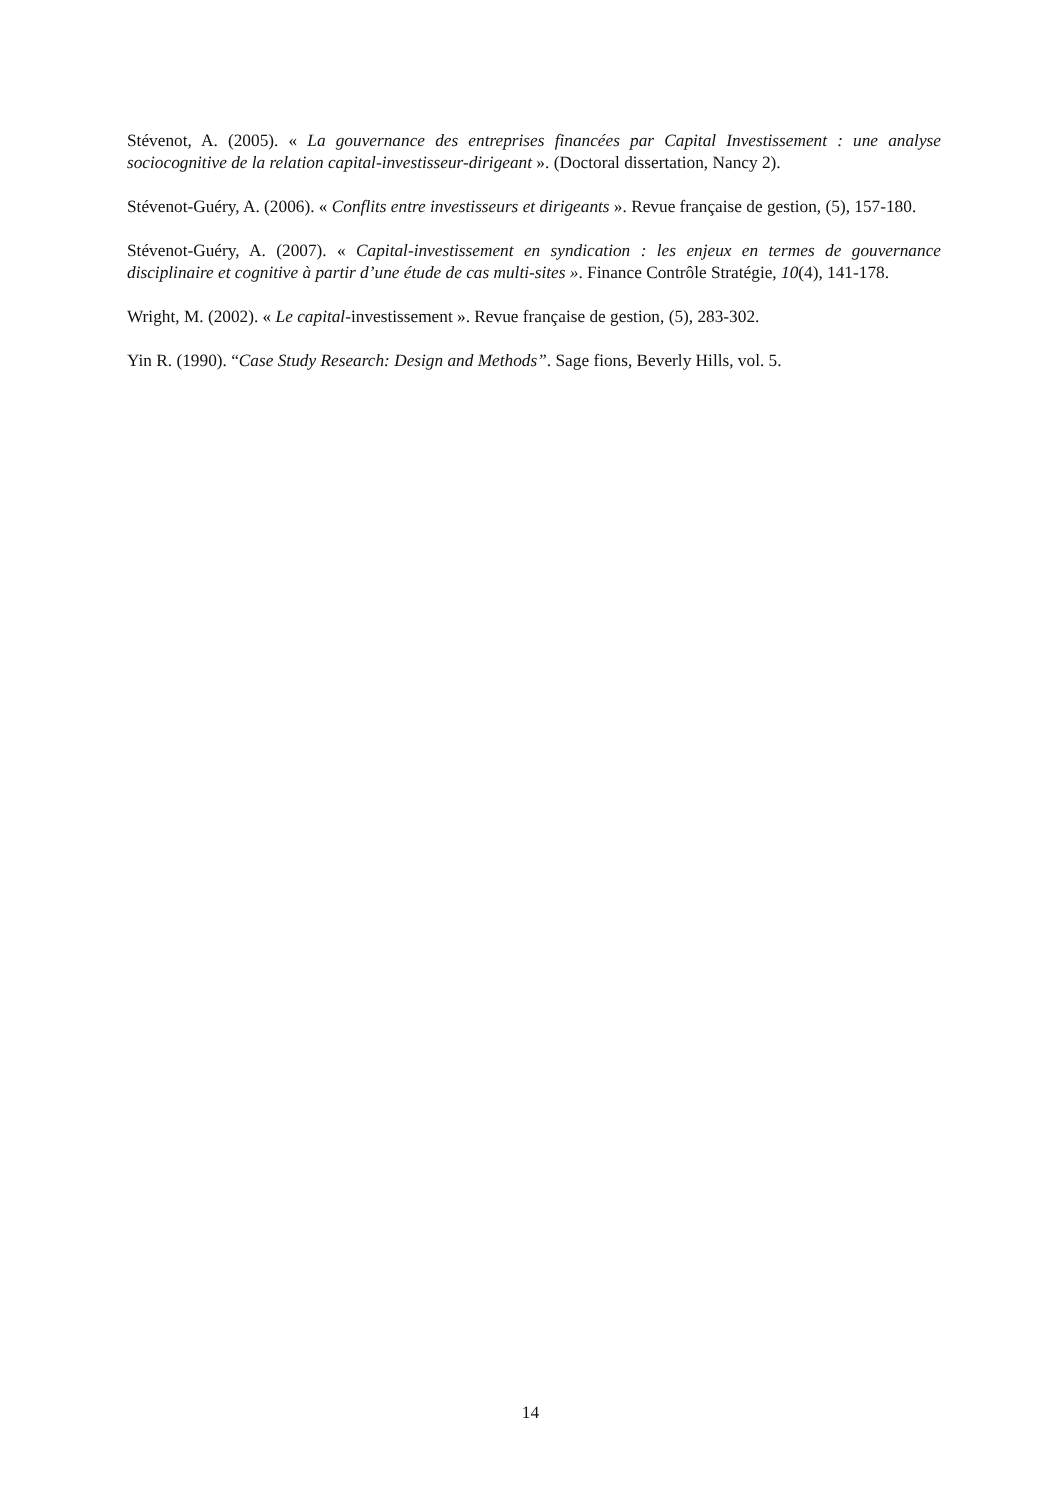Stévenot, A. (2005). « La gouvernance des entreprises financées par Capital Investissement : une analyse sociocognitive de la relation capital-investisseur-dirigeant ». (Doctoral dissertation, Nancy 2).
Stévenot-Guéry, A. (2006). « Conflits entre investisseurs et dirigeants ». Revue française de gestion, (5), 157-180.
Stévenot-Guéry, A. (2007). « Capital-investissement en syndication : les enjeux en termes de gouvernance disciplinaire et cognitive à partir d’une étude de cas multi-sites ». Finance Contrôle Stratégie, 10(4), 141-178.
Wright, M. (2002). « Le capital-investissement ». Revue française de gestion, (5), 283-302.
Yin R. (1990). “Case Study Research: Design and Methods”. Sage fions, Beverly Hills, vol. 5.
14